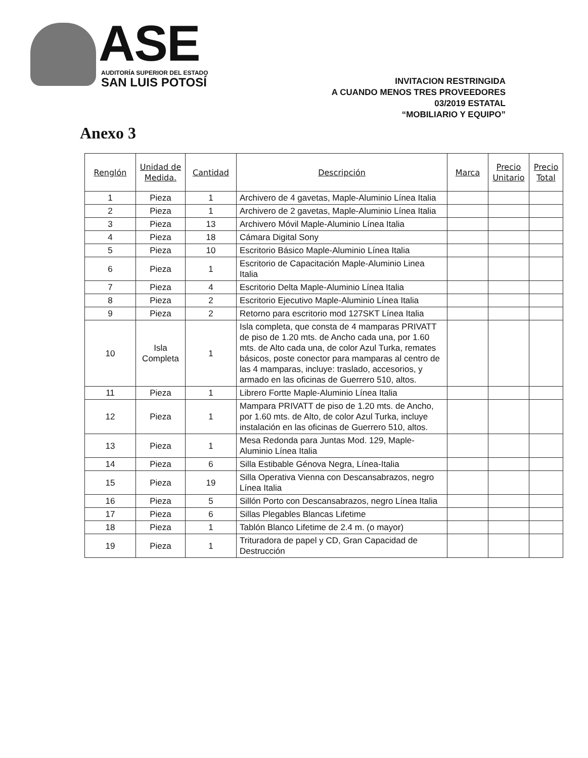ASE AUDITORÍA SUPERIOR DEL ESTADO
SAN LUIS POTOSÍ
INVITACION RESTRINGIDA
A CUANDO MENOS TRES PROVEEDORES
03/2019 ESTATAL
“MOBILIARIO Y EQUIPO”
Anexo 3
| Renglón | Unidad de Medida. | Cantidad | Descripción | Marca | Precio Unitario | Precio Total |
| --- | --- | --- | --- | --- | --- | --- |
| 1 | Pieza | 1 | Archivero de 4 gavetas, Maple-Aluminio Línea Italia | | | |
| 2 | Pieza | 1 | Archivero de 2 gavetas, Maple-Aluminio Línea Italia | | | |
| 3 | Pieza | 13 | Archivero Móvil Maple-Aluminio Línea Italia | | | |
| 4 | Pieza | 18 | Cámara Digital Sony | | | |
| 5 | Pieza | 10 | Escritorio Básico Maple-Aluminio Línea Italia | | | |
| 6 | Pieza | 1 | Escritorio de Capacitación Maple-Aluminio Linea Italia | | | |
| 7 | Pieza | 4 | Escritorio Delta Maple-Aluminio Línea Italia | | | |
| 8 | Pieza | 2 | Escritorio Ejecutivo Maple-Aluminio Línea Italia | | | |
| 9 | Pieza | 2 | Retorno para escritorio mod 127SKT Línea Italia | | | |
| 10 | Isla Completa | 1 | Isla completa, que consta de 4 mamparas PRIVATT de piso de 1.20 mts. de Ancho cada una, por 1.60 mts. de Alto cada una, de color Azul Turka, remates básicos, poste conector para mamparas al centro de las 4 mamparas, incluye: traslado, accesorios, y armado en las oficinas de Guerrero 510, altos. | | | |
| 11 | Pieza | 1 | Librero Fortte Maple-Aluminio Línea Italia | | | |
| 12 | Pieza | 1 | Mampara PRIVATT de piso de 1.20 mts. de Ancho, por 1.60 mts. de Alto, de color Azul Turka, incluye instalación en las oficinas de Guerrero 510, altos. | | | |
| 13 | Pieza | 1 | Mesa Redonda para Juntas Mod. 129, Maple-Aluminio Línea Italia | | | |
| 14 | Pieza | 6 | Silla Estibable Génova Negra, Línea-Italia | | | |
| 15 | Pieza | 19 | Silla Operativa Vienna con Descansabrazos, negro Línea Italia | | | |
| 16 | Pieza | 5 | Sillón Porto con Descansabrazos, negro Línea Italia | | | |
| 17 | Pieza | 6 | Sillas Plegables Blancas Lifetime | | | |
| 18 | Pieza | 1 | Tablón Blanco Lifetime de 2.4 m. (o mayor) | | | |
| 19 | Pieza | 1 | Trituradora de papel y CD, Gran Capacidad de Destrucción | | | |